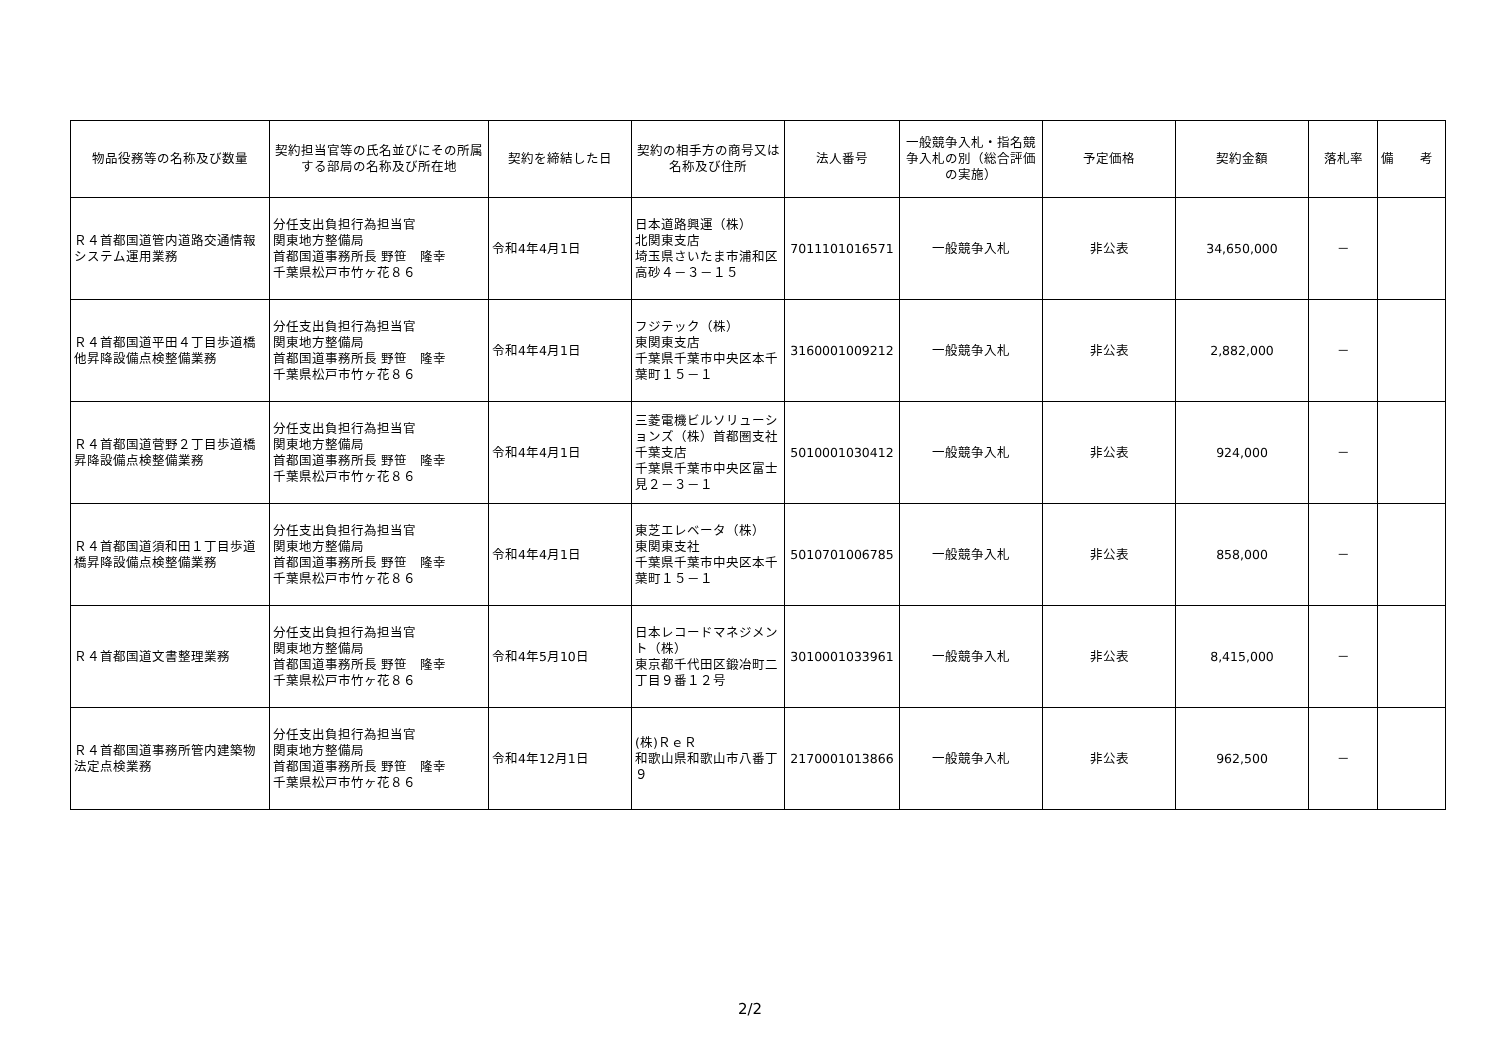| 物品役務等の名称及び数量 | 契約担当官等の氏名並びにその所属する部局の名称及び所在地 | 契約を締結した日 | 契約の相手方の商号又は名称及び住所 | 法人番号 | 一般競争入札・指名競争入札の別（総合評価の実施） | 予定価格 | 契約金額 | 落札率 | 備 考 |
| --- | --- | --- | --- | --- | --- | --- | --- | --- | --- |
| Ｒ４首都国道管内道路交通情報システム運用業務 | 分任支出負担行為担当官 関東地方整備局 首都国道事務所長 野笹 隆幸 千葉県松戸市竹ヶ花８６ | 令和4年4月1日 | 日本道路興運（株） 北関東支店 埼玉県さいたま市浦和区高砂４－３－１５ | 7011101016571 | 一般競争入札 | 非公表 | 34,650,000 | － | |
| Ｒ４首都国道平田４丁目歩道橋他昇降設備点検整備業務 | 分任支出負担行為担当官 関東地方整備局 首都国道事務所長 野笹 隆幸 千葉県松戸市竹ヶ花８６ | 令和4年4月1日 | フジテック（株） 東関東支店 千葉県千葉市中央区本千葉町１５－１ | 3160001009212 | 一般競争入札 | 非公表 | 2,882,000 | － | |
| Ｒ４首都国道菅野２丁目歩道橋昇降設備点検整備業務 | 分任支出負担行為担当官 関東地方整備局 首都国道事務所長 野笹 隆幸 千葉県松戸市竹ヶ花８６ | 令和4年4月1日 | 三菱電機ビルソリューションズ（株）首都圏支社 千葉支店 千葉県千葉市中央区富士見２－３－１ | 5010001030412 | 一般競争入札 | 非公表 | 924,000 | － | |
| Ｒ４首都国道須和田１丁目歩道橋昇降設備点検整備業務 | 分任支出負担行為担当官 関東地方整備局 首都国道事務所長 野笹 隆幸 千葉県松戸市竹ヶ花８６ | 令和4年4月1日 | 東芝エレベータ（株） 東関東支社 千葉県千葉市中央区本千葉町１５－１ | 5010701006785 | 一般競争入札 | 非公表 | 858,000 | － | |
| Ｒ４首都国道文書整理業務 | 分任支出負担行為担当官 関東地方整備局 首都国道事務所長 野笹 隆幸 千葉県松戸市竹ヶ花８６ | 令和4年5月10日 | 日本レコードマネジメント（株） 東京都千代田区鍛冶町二丁目９番１２号 | 3010001033961 | 一般競争入札 | 非公表 | 8,415,000 | － | |
| Ｒ４首都国道事務所管内建築物法定点検業務 | 分任支出負担行為担当官 関東地方整備局 首都国道事務所長 野笹 隆幸 千葉県松戸市竹ヶ花８６ | 令和4年12月1日 | (株)ＲｅＲ 和歌山県和歌山市八番丁９ | 2170001013866 | 一般競争入札 | 非公表 | 962,500 | － | |
2/2